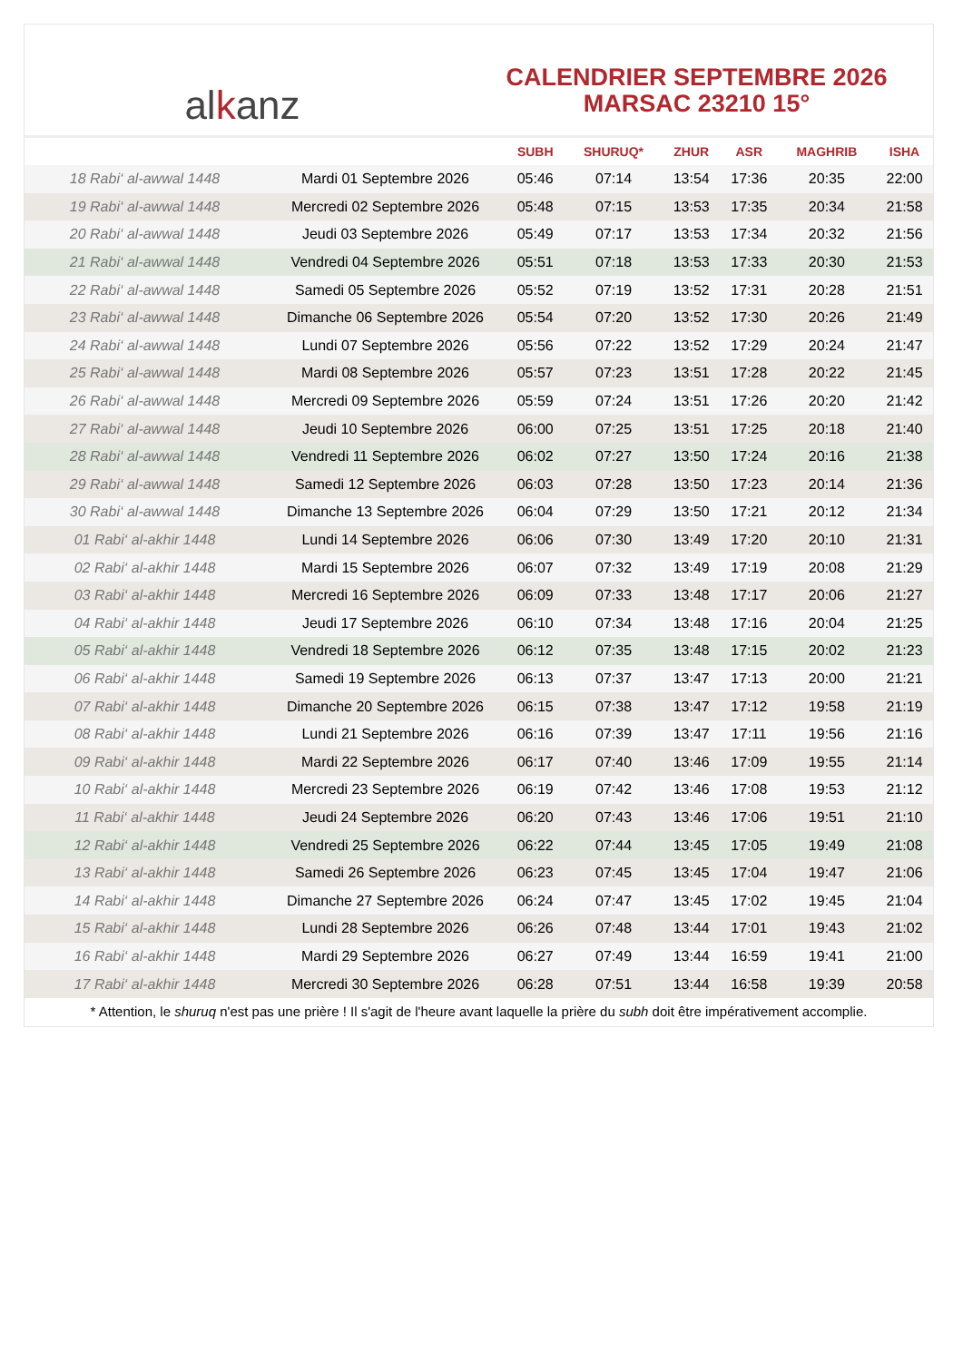al k anz
CALENDRIER SEPTEMBRE 2026
MARSAC 23210 15°
| | | SUBH | SHURUQ* | ZHUR | ASR | MAGHRIB | ISHA |
| --- | --- | --- | --- | --- | --- | --- | --- |
| 18 Rabi‘ al-awwal 1448 | Mardi 01 Septembre 2026 | 05:46 | 07:14 | 13:54 | 17:36 | 20:35 | 22:00 |
| 19 Rabi‘ al-awwal 1448 | Mercredi 02 Septembre 2026 | 05:48 | 07:15 | 13:53 | 17:35 | 20:34 | 21:58 |
| 20 Rabi‘ al-awwal 1448 | Jeudi 03 Septembre 2026 | 05:49 | 07:17 | 13:53 | 17:34 | 20:32 | 21:56 |
| 21 Rabi‘ al-awwal 1448 | Vendredi 04 Septembre 2026 | 05:51 | 07:18 | 13:53 | 17:33 | 20:30 | 21:53 |
| 22 Rabi‘ al-awwal 1448 | Samedi 05 Septembre 2026 | 05:52 | 07:19 | 13:52 | 17:31 | 20:28 | 21:51 |
| 23 Rabi‘ al-awwal 1448 | Dimanche 06 Septembre 2026 | 05:54 | 07:20 | 13:52 | 17:30 | 20:26 | 21:49 |
| 24 Rabi‘ al-awwal 1448 | Lundi 07 Septembre 2026 | 05:56 | 07:22 | 13:52 | 17:29 | 20:24 | 21:47 |
| 25 Rabi‘ al-awwal 1448 | Mardi 08 Septembre 2026 | 05:57 | 07:23 | 13:51 | 17:28 | 20:22 | 21:45 |
| 26 Rabi‘ al-awwal 1448 | Mercredi 09 Septembre 2026 | 05:59 | 07:24 | 13:51 | 17:26 | 20:20 | 21:42 |
| 27 Rabi‘ al-awwal 1448 | Jeudi 10 Septembre 2026 | 06:00 | 07:25 | 13:51 | 17:25 | 20:18 | 21:40 |
| 28 Rabi‘ al-awwal 1448 | Vendredi 11 Septembre 2026 | 06:02 | 07:27 | 13:50 | 17:24 | 20:16 | 21:38 |
| 29 Rabi‘ al-awwal 1448 | Samedi 12 Septembre 2026 | 06:03 | 07:28 | 13:50 | 17:23 | 20:14 | 21:36 |
| 30 Rabi‘ al-awwal 1448 | Dimanche 13 Septembre 2026 | 06:04 | 07:29 | 13:50 | 17:21 | 20:12 | 21:34 |
| 01 Rabi‘ al-akhir 1448 | Lundi 14 Septembre 2026 | 06:06 | 07:30 | 13:49 | 17:20 | 20:10 | 21:31 |
| 02 Rabi‘ al-akhir 1448 | Mardi 15 Septembre 2026 | 06:07 | 07:32 | 13:49 | 17:19 | 20:08 | 21:29 |
| 03 Rabi‘ al-akhir 1448 | Mercredi 16 Septembre 2026 | 06:09 | 07:33 | 13:48 | 17:17 | 20:06 | 21:27 |
| 04 Rabi‘ al-akhir 1448 | Jeudi 17 Septembre 2026 | 06:10 | 07:34 | 13:48 | 17:16 | 20:04 | 21:25 |
| 05 Rabi‘ al-akhir 1448 | Vendredi 18 Septembre 2026 | 06:12 | 07:35 | 13:48 | 17:15 | 20:02 | 21:23 |
| 06 Rabi‘ al-akhir 1448 | Samedi 19 Septembre 2026 | 06:13 | 07:37 | 13:47 | 17:13 | 20:00 | 21:21 |
| 07 Rabi‘ al-akhir 1448 | Dimanche 20 Septembre 2026 | 06:15 | 07:38 | 13:47 | 17:12 | 19:58 | 21:19 |
| 08 Rabi‘ al-akhir 1448 | Lundi 21 Septembre 2026 | 06:16 | 07:39 | 13:47 | 17:11 | 19:56 | 21:16 |
| 09 Rabi‘ al-akhir 1448 | Mardi 22 Septembre 2026 | 06:17 | 07:40 | 13:46 | 17:09 | 19:55 | 21:14 |
| 10 Rabi‘ al-akhir 1448 | Mercredi 23 Septembre 2026 | 06:19 | 07:42 | 13:46 | 17:08 | 19:53 | 21:12 |
| 11 Rabi‘ al-akhir 1448 | Jeudi 24 Septembre 2026 | 06:20 | 07:43 | 13:46 | 17:06 | 19:51 | 21:10 |
| 12 Rabi‘ al-akhir 1448 | Vendredi 25 Septembre 2026 | 06:22 | 07:44 | 13:45 | 17:05 | 19:49 | 21:08 |
| 13 Rabi‘ al-akhir 1448 | Samedi 26 Septembre 2026 | 06:23 | 07:45 | 13:45 | 17:04 | 19:47 | 21:06 |
| 14 Rabi‘ al-akhir 1448 | Dimanche 27 Septembre 2026 | 06:24 | 07:47 | 13:45 | 17:02 | 19:45 | 21:04 |
| 15 Rabi‘ al-akhir 1448 | Lundi 28 Septembre 2026 | 06:26 | 07:48 | 13:44 | 17:01 | 19:43 | 21:02 |
| 16 Rabi‘ al-akhir 1448 | Mardi 29 Septembre 2026 | 06:27 | 07:49 | 13:44 | 16:59 | 19:41 | 21:00 |
| 17 Rabi‘ al-akhir 1448 | Mercredi 30 Septembre 2026 | 06:28 | 07:51 | 13:44 | 16:58 | 19:39 | 20:58 |
* Attention, le shuruq n'est pas une prière ! Il s'agit de l'heure avant laquelle la prière du subh doit être impérativement accomplie.